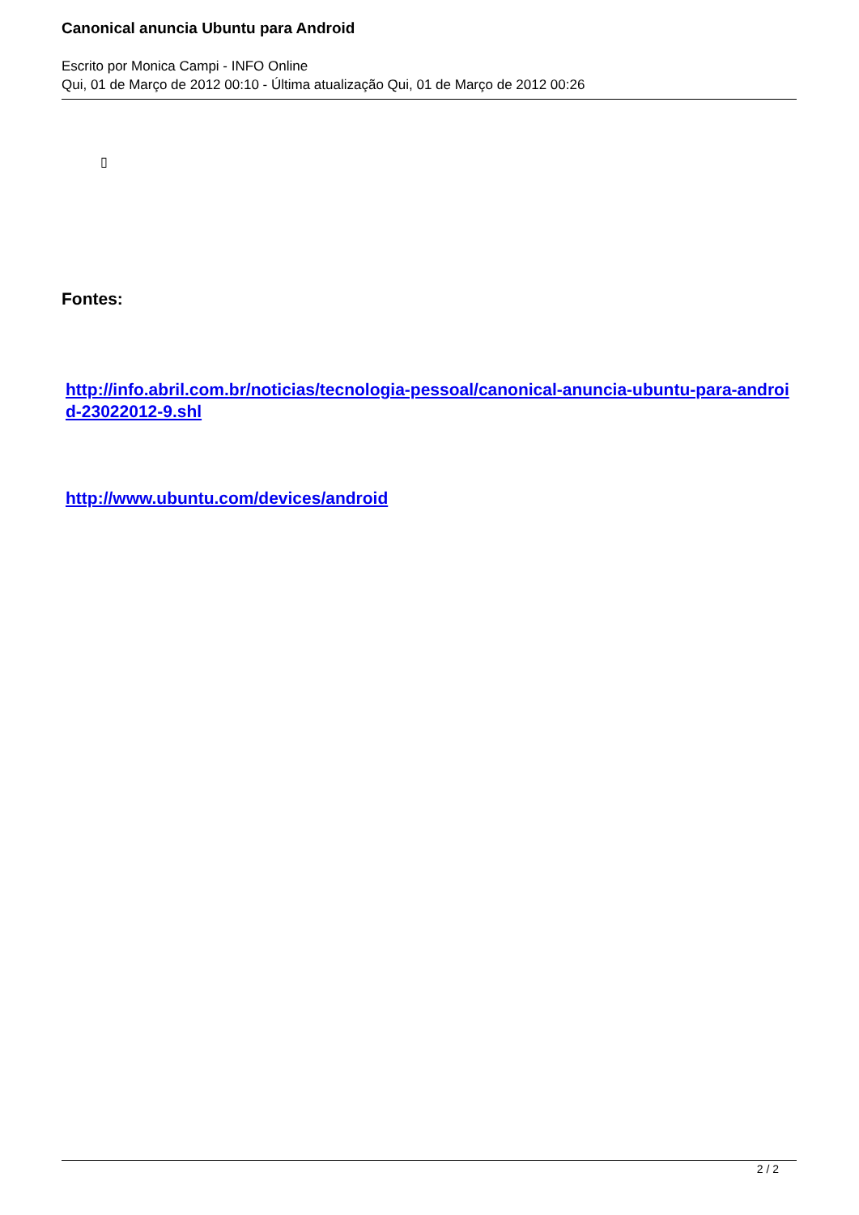Canonical anuncia Ubuntu para Android
Escrito por Monica Campi - INFO Online
Qui, 01 de Março de 2012 00:10 - Última atualização Qui, 01 de Março de 2012 00:26
▯
Fontes:
http://info.abril.com.br/noticias/tecnologia-pessoal/canonical-anuncia-ubuntu-para-android-23022012-9.shl
http://www.ubuntu.com/devices/android
2 / 2